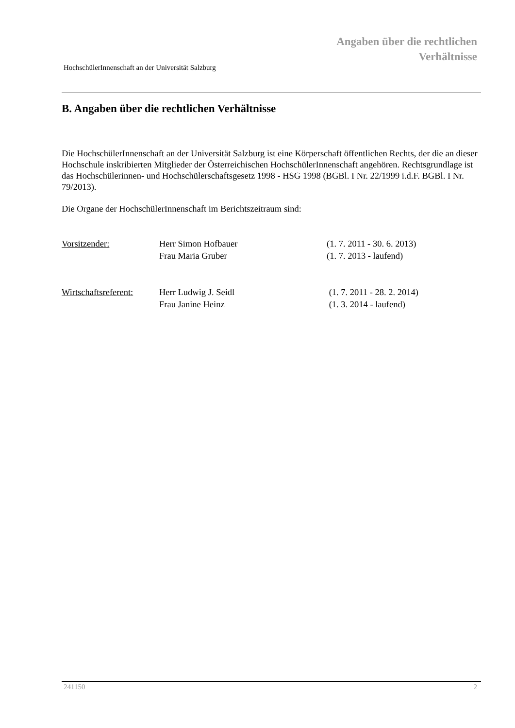Angaben über die rechtlichen
Verhältnisse
HochschülerInnenschaft an der Universität Salzburg
B. Angaben über die rechtlichen Verhältnisse
Die HochschülerInnenschaft an der Universität Salzburg ist eine Körperschaft öffentlichen Rechts, der die an dieser Hochschule inskribierten Mitglieder der Österreichischen HochschülerInnenschaft angehören. Rechtsgrundlage ist das Hochschülerinnen- und Hochschülerschaftsgesetz 1998 - HSG 1998 (BGBl. I Nr. 22/1999 i.d.F. BGBl. I Nr. 79/2013).
Die Organe der HochschülerInnenschaft im Berichtszeitraum sind:
| Vorsitzender: | Herr Simon Hofbauer | (1. 7. 2011 - 30. 6. 2013) |
| | Frau Maria Gruber | (1. 7. 2013 - laufend) |
| Wirtschaftsreferent: | Herr Ludwig J. Seidl | (1. 7. 2011 - 28. 2. 2014) |
| | Frau Janine Heinz | (1. 3. 2014 - laufend) |
241150 2